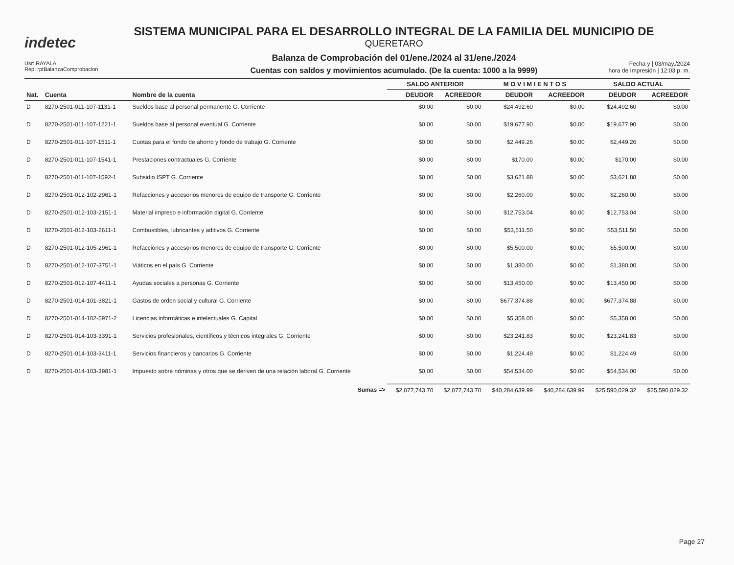indetec
SISTEMA MUNICIPAL PARA EL DESARROLLO INTEGRAL DE LA FAMILIA DEL MUNICIPIO DE
QUERETARO
Balanza de Comprobación del 01/ene./2024 al 31/ene./2024
Cuentas con saldos y movimientos acumulado. (De la cuenta: 1000 a la 9999)
Usr: RAYALA
Rep: rptBalanzaComprobacion
Fecha y | 03/may./2024
hora de Impresión | 12:03 p. m.
| | | | SALDO ANTERIOR | | M O V I M I E N T O S | | SALDO ACTUAL | |
| --- | --- | --- | --- | --- | --- | --- | --- | --- |
| Nat. | Cuenta | Nombre de la cuenta | DEUDOR | ACREEDOR | DEUDOR | ACREEDOR | DEUDOR | ACREEDOR |
| D | 8270-2501-011-107-1131-1 | Sueldos base al personal permanente G. Corriente | $0.00 | $0.00 | $24,492.60 | $0.00 | $24,492.60 | $0.00 |
| D | 8270-2501-011-107-1221-1 | Sueldos base al personal eventual G. Corriente | $0.00 | $0.00 | $19,677.90 | $0.00 | $19,677.90 | $0.00 |
| D | 8270-2501-011-107-1511-1 | Cuotas para el fondo de ahorro y fondo de trabajo G. Corriente | $0.00 | $0.00 | $2,449.26 | $0.00 | $2,449.26 | $0.00 |
| D | 8270-2501-011-107-1541-1 | Prestaciones contractuales G. Corriente | $0.00 | $0.00 | $170.00 | $0.00 | $170.00 | $0.00 |
| D | 8270-2501-011-107-1592-1 | Subsidio ISPT G. Corriente | $0.00 | $0.00 | $3,621.88 | $0.00 | $3,621.88 | $0.00 |
| D | 8270-2501-012-102-2961-1 | Refacciones y accesorios menores de equipo de transporte G. Corriente | $0.00 | $0.00 | $2,260.00 | $0.00 | $2,260.00 | $0.00 |
| D | 8270-2501-012-103-2151-1 | Material impreso e información digital G. Corriente | $0.00 | $0.00 | $12,753.04 | $0.00 | $12,753.04 | $0.00 |
| D | 8270-2501-012-103-2611-1 | Combustibles, lubricantes y aditivos G. Corriente | $0.00 | $0.00 | $53,511.50 | $0.00 | $53,511.50 | $0.00 |
| D | 8270-2501-012-105-2961-1 | Refacciones y accesorios menores de equipo de transporte G. Corriente | $0.00 | $0.00 | $5,500.00 | $0.00 | $5,500.00 | $0.00 |
| D | 8270-2501-012-107-3751-1 | Viáticos en el país G. Corriente | $0.00 | $0.00 | $1,380.00 | $0.00 | $1,380.00 | $0.00 |
| D | 8270-2501-012-107-4411-1 | Ayudas sociales a personas G. Corriente | $0.00 | $0.00 | $13,450.00 | $0.00 | $13,450.00 | $0.00 |
| D | 8270-2501-014-101-3821-1 | Gastos de orden social y cultural G. Corriente | $0.00 | $0.00 | $677,374.88 | $0.00 | $677,374.88 | $0.00 |
| D | 8270-2501-014-102-5971-2 | Licencias informáticas e intelectuales G. Capital | $0.00 | $0.00 | $5,358.00 | $0.00 | $5,358.00 | $0.00 |
| D | 8270-2501-014-103-3391-1 | Servicios profesionales, científicos y técnicos integrales G. Corriente | $0.00 | $0.00 | $23,241.83 | $0.00 | $23,241.83 | $0.00 |
| D | 8270-2501-014-103-3411-1 | Servicios financieros y bancarios G. Corriente | $0.00 | $0.00 | $1,224.49 | $0.00 | $1,224.49 | $0.00 |
| D | 8270-2501-014-103-3981-1 | Impuesto sobre nóminas y otros que se deriven de una relación laboral G. Corriente | $0.00 | $0.00 | $54,534.00 | $0.00 | $54,534.00 | $0.00 |
| Sumas => | | | $2,077,743.70 | $2,077,743.70 | $40,284,639.99 | $40,284,639.99 | $25,590,029.32 | $25,590,029.32 |
Page 27